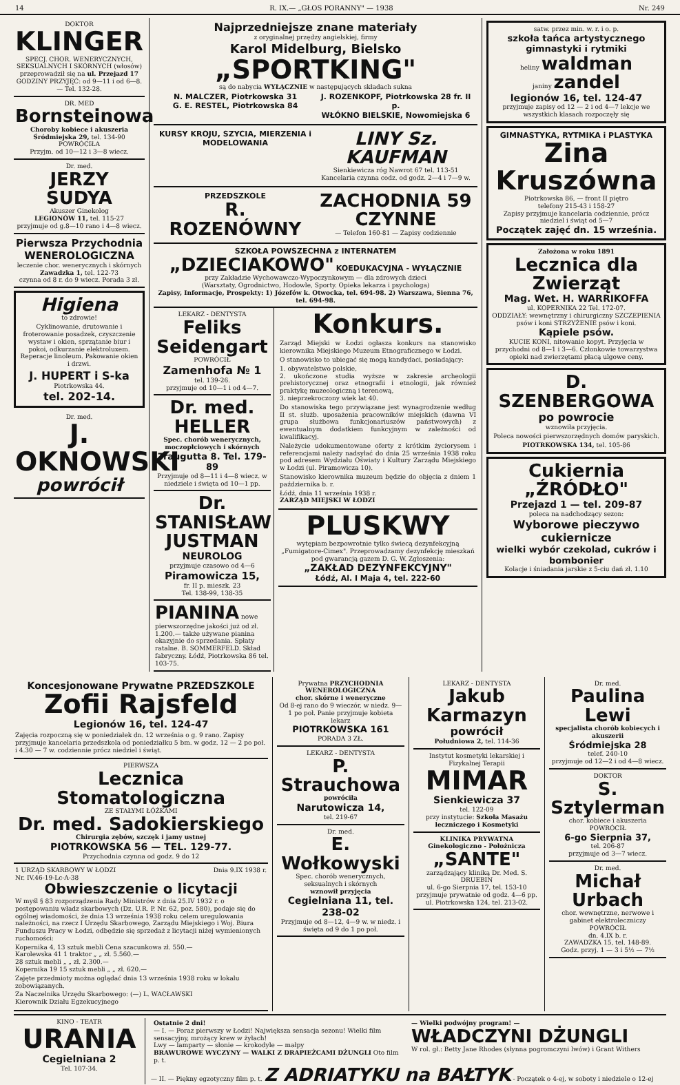14 R. IX.— „GŁOS PORANNY" — 1938 Nr. 249
DOKTOR
KLINGER
SPECJ. CHOR. WENERYCZNYCH, SEKSUALNYCH I SKÓRNYCH (włosów) przeprowadził się na ul. Przejazd 17
GODZINY PRZYJĘĆ: od 9—11 i od 6—8. — Tel. 132-28.
DR. MED
Bornsteinowa
Choroby kobiece i akuszeria
Śródmiejska 29, tel. 134-90
POWRÓCIŁA
Przyjm. od 10—12 i 3—8 wiecz.
Dr. med.
JERZY SUDYA
Akuszer Ginekolog
LEGIONÓW 11, tel. 115-27
przyjmuje od g.8—10 rano i 4—8 wiecz.
Pierwsza Przychodnia WENEROLOGICZNA
leczenie chor. wenerycznych i skórnych
Zawadzka 1, tel. 122-73
czynna od 8 r. do 9 wiecz. Porada 3 zł.
Higiena
to zdrowie!
Cyklinowanie, drutowanie i froterowanie posadzek, czyszczenie wystaw i okien, sprzątanie biur i pokoi, odkurzanie elektroluxem. Reperacje linoleum. Pakowanie okien i drzwi.
J. HUPERT i S-ka
Piotrkowska 44.
tel. 202-14.
Dr. med.
J. OKNOWSKI
powrócił
Najprzedniejsze znane materiały
z oryginalnej przędzy angielskiej, firmy
Karol Midelburg, Bielsko
„SPORTKING"
są do nabycia WYŁĄCZNIE w następujących składach sukna
N. MALCZER, Piotrkowska 31
G. E. RESTEL, Piotrkowska 84
J. ROZENKOPF, Piotrkowska 28 fr. II p.
WŁÓKNO BIELSKIE, Nowomiejska 6
KURSY KROJU, SZYCIA, MIERZENIA i MODELOWANIA
LINY Sz. KAUFMAN
Sienkiewicza róg Nawrot 67 tel. 113-51 Kancelaria czynna codz. od godz. 2—4 i 7—9 w.
PRZEDSZKOLE
R. ROZENÓWNY
ZACHODNIA 59 CZYNNE
— Telefon 160-81 — Zapisy codziennie
SZKOŁA POWSZECHNA z INTERNATEM „DZIECIAKOWO" KOEDUKACYJNA - WYŁĄCZNIE
przy Zakładzie Wychowawczo-Wypoczynkowym — dla zdrowych dzieci
(Warsztaty, Ogrodnictwo, Hodowle, Sporty. Opieka lekarza i psychologa)
Zapisy, Informacje, Prospekty: 1) Józefów k. Otwocka, tel. 694-98. 2) Warszawa, Sienna 76, tel. 694-98.
LEKARZ - DENTYSTA
Feliks Seidengart
POWRÓCIŁ
Zamenhofa № 1
tel. 139-26.
przyjmuje od 10—1 i od 4—7.
Dr. med. HELLER
Spec. chorób wenerycznych, moczopłciowych i skórnych
Traugutta 8. Tel. 179-89
Przyjmuje od 8—11 i 4—8 wiecz. w niedziele i święta od 10—1 pp.
Dr. STANISŁAW JUSTMAN
NEUROLOG
przyjmuje czasowo od 4—6
Piramowicza 15,
fr. II p. mieszk. 23
Tel. 138-99, 138-35
PIANINA nowe pierwszorzędne jakości już od zł. 1.200.— także używane pianina okazyjnie do sprzedania. Spłaty ratalne. B. SOMMERFELD. Skład fabryczny. Łódź, Piotrkowska 86 tel. 103-75.
Konkurs.
Zarząd Miejski w Łodzi ogłasza konkurs na stanowisko kierownika Miejskiego Muzeum Etnograficznego w Łodzi.
O stanowisko to ubiegać się mogą kandydaci, posiadający:
1. obywatelstwo polskie,
2. ukończone studia wyższe w zakresie archeologii prehistorycznej oraz etnografii i etnologii, jak również praktykę muzeologiczną i terenową,
3. nieprzekroczony wiek lat 40.
Do stanowiska tego przywiązane jest wynagrodzenie według II st. służb. uposażenia pracowników miejskich (dawna VI grupa służbowa funkcjonariuszów państwowych) z ewentualnym dodatkiem funkcyjnym w zależności od kwalifikacyj.
Należycie udokumentowane oferty z krótkim życiorysem i referencjami należy nadsyłać do dnia 25 września 1938 roku pod adresem Wydziału Oświaty i Kultury Zarządu Miejskiego w Łodzi (ul. Piramowicza 10).
Stanowisko kierownika muzeum będzie do objęcia z dniem 1 października b. r.
Łódź, dnia 11 września 1938 r.
ZARZĄD MIEJSKI W ŁODZI
PLUSKWY
wytępiam bezpowrotnie tylko świecą dezynfekcyjną „Fumigatore-Cimex". Przeprowadzamy dezynfekcję mieszkań pod gwarancją gazem D. G. W. Zgłoszenia:
„ZAKŁAD DEZYNFEKCYJNY"
Łódź, Al. I Maja 4, tel. 222-60
satw. przez min. w. r. i o. p.
szkoła tańca artystycznego gimnastyki i rytmiki
heliny waldman
janiny zandel
legionów 16, tel. 124-47
przyjmuje zapisy od 12 — 2 i od 4—7 lekcje we wszystkich klasach rozpoczęły się
GIMNASTYKA, RYTMIKA i PLASTYKA
Zina Kruszówna
Piotrkowska 86, — front II piętro
telefony 215-43 i 158-27
Zapisy przyjmuje kancelaria codziennie, prócz niedziel i świąt od 5—7
Początek zajęć dn. 15 września.
Założona w roku 1891
Lecznica dla Zwierząt
Mag. Wet. H. WARRIKOFFA
ul. KOPERNIKA 22 Tel. 172-07.
ODDZIAŁY: wewnętrzny i chirurgiczny SZCZEPIENIA psów i koni STRZYŻENIE psów i koni.
Kąpiele psów.
KUCIE KONI, nitowanie kopyt. Przyjęcia w przychodni od 8—1 i 3—6. Członkowie towarzystwa opieki nad zwierzętami płacą ulgowe ceny.
D. SZENBERGOWA
po powrocie
wznowiła przyjęcia.
Poleca nowości pierwszorzędnych domów paryskich.
PIOTRKOWSKA 134, tel. 105-86
Cukiernia „ŹRÓDŁO"
Przejazd 1 — tel. 209-87
poleca na nadchodzący sezon:
Wyborowe pieczywo cukiernicze
wielki wybór czekolad, cukrów i bombonier
Kolacje i śniadania jarskie z 5-ciu dań zł. 1.10
Koncesjonowane Prywatne PRZEDSZKOLE
Zofii Rajsfeld
Legionów 16, tel. 124-47
Zajęcia rozpoczną się w poniedziałek dn. 12 września o g. 9 rano. Zapisy przyjmuje kancelaria przedszkola od poniedziałku 5 bm. w godz. 12 — 2 po poł. i 4.30 — 7 w. codziennie prócz niedziel i świąt.
PIERWSZA
Lecznica Stomatologiczna
ZE STAŁYMI ŁÓŻKAMI
Dr. med. Sadokierskiego
Chirurgia zębów, szczęk i jamy ustnej
PIOTRKOWSKA 56 — TEL. 129-77.
Przychodnia czynna od godz. 9 do 12
1 URZĄD SKARBOWY W ŁODZI Dnia 9.IX 1938 r.
Nr. IV.46-19-Lc-A-38
Obwieszczenie o licytacji
W myśl § 83 rozporządzenia Rady Ministrów z dnia 25.IV 1932 r. o postępowaniu władz skarbowych (Dz. U.R. P. Nr. 62, poz. 580), podaje się do ogólnej wiadomości, że dnia 13 września 1938 roku celem uregulowania należności, na rzecz I Urzędu Skarbowego, Zarządu Miejskiego i Woj. Biura Funduszu Pracy w Łodzi, odbędzie się sprzedaż z licytacji niżej wymienionych ruchomości:
Kopernika 4, 13 sztuk mebli Cena szacunkowa zł. 550.—
Karolewska 41 1 traktor „ „ zł. 5.560.—
28 sztuk mebli „ „ zł. 2.300.—
Kopernika 19 15 sztuk mebli „ „ zł. 620.—
Zajęte przedmioty można oglądać dnia 13 września 1938 roku w lokalu zobowiązanych.
Za Naczelnika Urzędu Skarbowego: (—) L. WACŁAWSKI
Kierownik Działu Egzekucyjnego
Prywatna PRZYCHODNIA WENEROLOGICZNA
chor. skórne i weneryczne
Od 8-ej rano do 9 wieczór, w niedz. 9—1 po poł. Panie przyjmuje kobieta lekarz
PIOTRKOWSKA 161
PORADA 3 ZŁ.
LEKARZ - DENTYSTA
P. Strauchowa
powróciła
Narutowicza 14,
tel. 219-67
Dr. med.
E. Wołkowyski
Spec. chorób wenerycznych, seksualnych i skórnych
wznowił przyjęcia
Cegielniana 11, tel. 238-02
Przyjmuje od 8—12, 4—9 w. w niedz. i święta od 9 do 1 po poł.
LEKARZ - DENTYSTA
Jakub Karmazyn
powrócił
Południowa 2, tel. 114-36
Instytut kosmetyki lekarskiej i Fizykalnej Terapii
MIMAR
Sienkiewicza 37
tel. 122-09
przy instytucie: Szkoła Masażu leczniczego i Kosmetyki
KLINIKA PRYWATNA Ginekologiczno - Położnicza
„SANTE"
zarządzający kliniką Dr. Med. S. DRUEBIN
ul. 6-go Sierpnia 17, tel. 153-10
przyjmuje prywatnie od godz. 4—6 pp. ul. Piotrkowska 124, tel. 213-02.
Dr. med.
Paulina Lewi
specjalista chorób kobiecych i akuszerii
Śródmiejska 28
telef. 240-10
przyjmuje od 12—2 i od 4—8 wiecz.
DOKTOR
S. Sztylerman
chor. kobiece i akuszeria
POWRÓCIŁ
6-go Sierpnia 37,
tel. 206-87
przyjmuje od 3—7 wiecz.
Dr. med.
Michał Urbach
chor. wewnętrzne, nerwowe i gabinet elektroleczniczy
POWRÓCIŁ
dn. 4.IX b. r.
ZAWADZKA 15, tel. 148-89.
Godz. przyj. 1 — 3 i 5½ — 7½
KINO - TEATR
URANIA
Cegielniana 2
Tel. 107-34.
Ostatnie 2 dni!
— I. — Poraz pierwszy w Łodzi! Największa sensacja sezonu! Wielki film sensacyjny, mrożący krew w żyłach!
Lwy — lamparty — słonie — krokodyle — małpy
BRAWUROWE WYCZYNY — WALKI Z DRAPIEŻCAMI DŻUNGLI Oto film p. t.
— Wielki podwójny program! —
WŁADCZYNI DŻUNGLI
W rol. gł.: Betty Jane Rhodes (słynna pogromczyni lwów) i Grant Withers
— II. — Piękny egzotyczny film p. t. Z ADRIATYKU na BAŁTYK - Początek o 4-ej, w soboty i niedziele o 12-ej